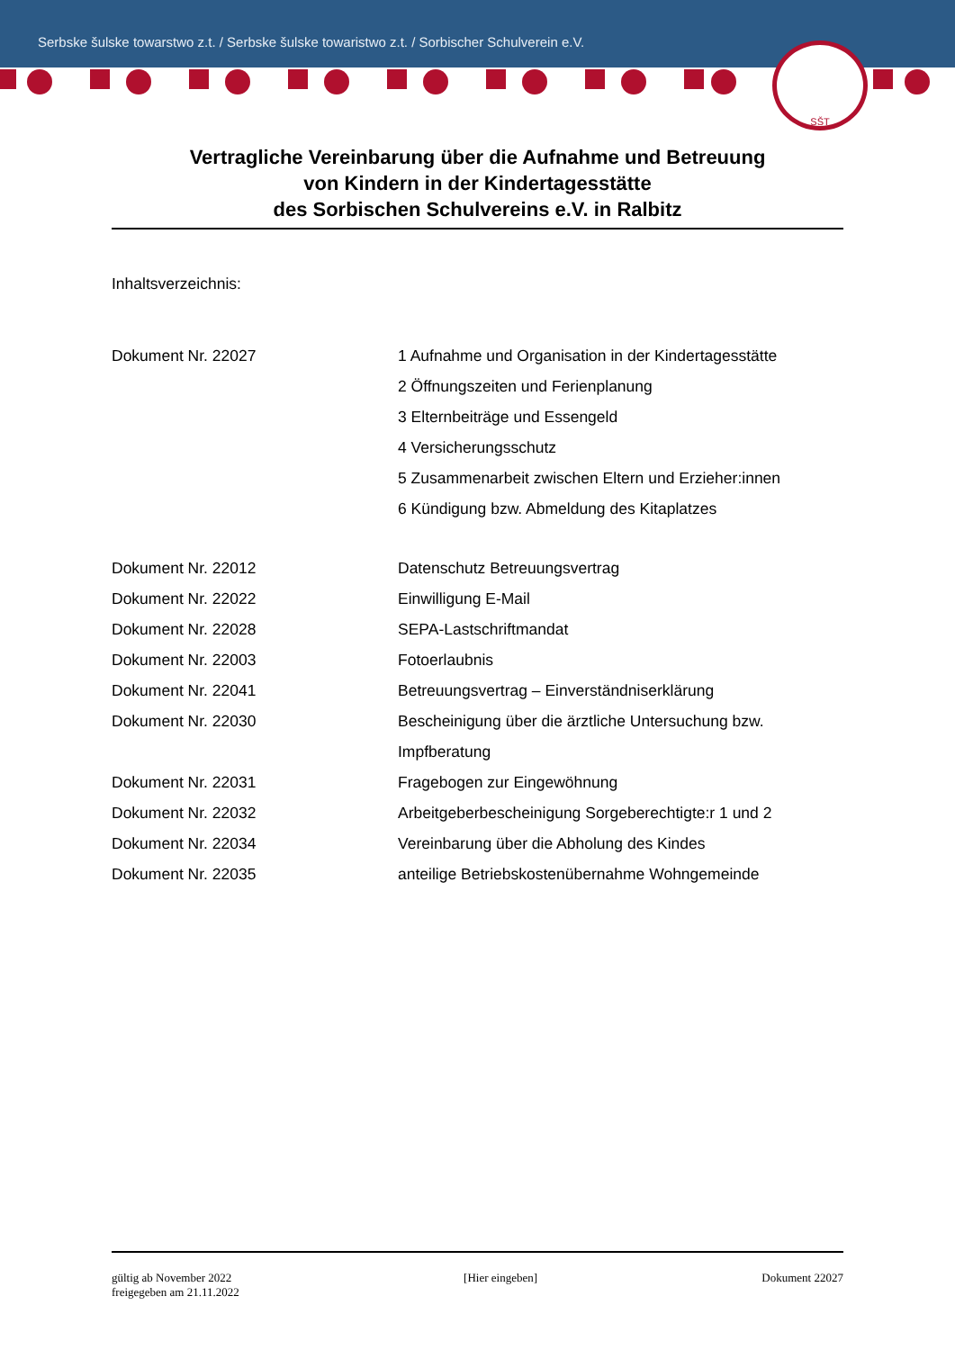Serbske šulske towarstwo z.t. / Serbske šulske towaristwo z.t. / Sorbischer Schulverein e.V.
SŠT
Vertragliche Vereinbarung über die Aufnahme und Betreuung
von Kindern in der Kindertagesstätte
des Sorbischen Schulvereins e.V. in Ralbitz
Inhaltsverzeichnis:
Dokument Nr. 22027 1 Aufnahme und Organisation in der Kindertagesstätte
2 Öffnungszeiten und Ferienplanung
3 Elternbeiträge und Essengeld
4 Versicherungsschutz
5 Zusammenarbeit zwischen Eltern und Erzieher:innen
6 Kündigung bzw. Abmeldung des Kitaplatzes
Dokument Nr. 22012 Datenschutz Betreuungsvertrag
Dokument Nr. 22022 Einwilligung E-Mail
Dokument Nr. 22028 SEPA-Lastschriftmandat
Dokument Nr. 22003 Fotoerlaubnis
Dokument Nr. 22041 Betreuungsvertrag – Einverständniserklärung
Dokument Nr. 22030 Bescheinigung über die ärztliche Untersuchung bzw.
Impfberatung
Dokument Nr. 22031 Fragebogen zur Eingewöhnung
Dokument Nr. 22032 Arbeitgeberbescheinigung Sorgeberechtigte:r 1 und 2
Dokument Nr. 22034 Vereinbarung über die Abholung des Kindes
Dokument Nr. 22035 anteilige Betriebskostenübernahme Wohngemeinde
gültig ab November 2022
freigegeben am 21.11.2022
[Hier eingeben] Dokument 22027